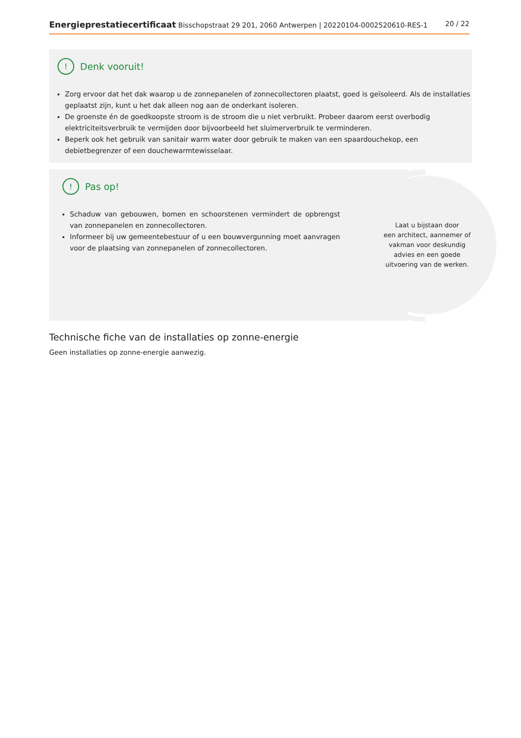Energieprestatiecertificaat Bisschopstraat 29 201, 2060 Antwerpen | 20220104-0002520610-RES-1 20 / 22
! Denk vooruit!
Zorg ervoor dat het dak waarop u de zonnepanelen of zonnecollectoren plaatst, goed is geïsoleerd. Als de installaties geplaatst zijn, kunt u het dak alleen nog aan de onderkant isoleren.
De groenste én de goedkoopste stroom is de stroom die u niet verbruikt. Probeer daarom eerst overbodig elektriciteitsverbruik te vermijden door bijvoorbeeld het sluimerverbruik te verminderen.
Beperk ook het gebruik van sanitair warm water door gebruik te maken van een spaardouchekop, een debietbegrenzer of een douchewarmtewisselaar.
! Pas op!
Schaduw van gebouwen, bomen en schoorstenen vermindert de opbrengst van zonnepanelen en zonnecollectoren.
Informeer bij uw gemeentebestuur of u een bouwvergunning moet aanvragen voor de plaatsing van zonnepanelen of zonnecollectoren.
Laat u bijstaan door
een architect, aannemer of
vakman voor deskundig
advies en een goede
uitvoering van de werken.
Technische fiche van de installaties op zonne-energie
Geen installaties op zonne-energie aanwezig.